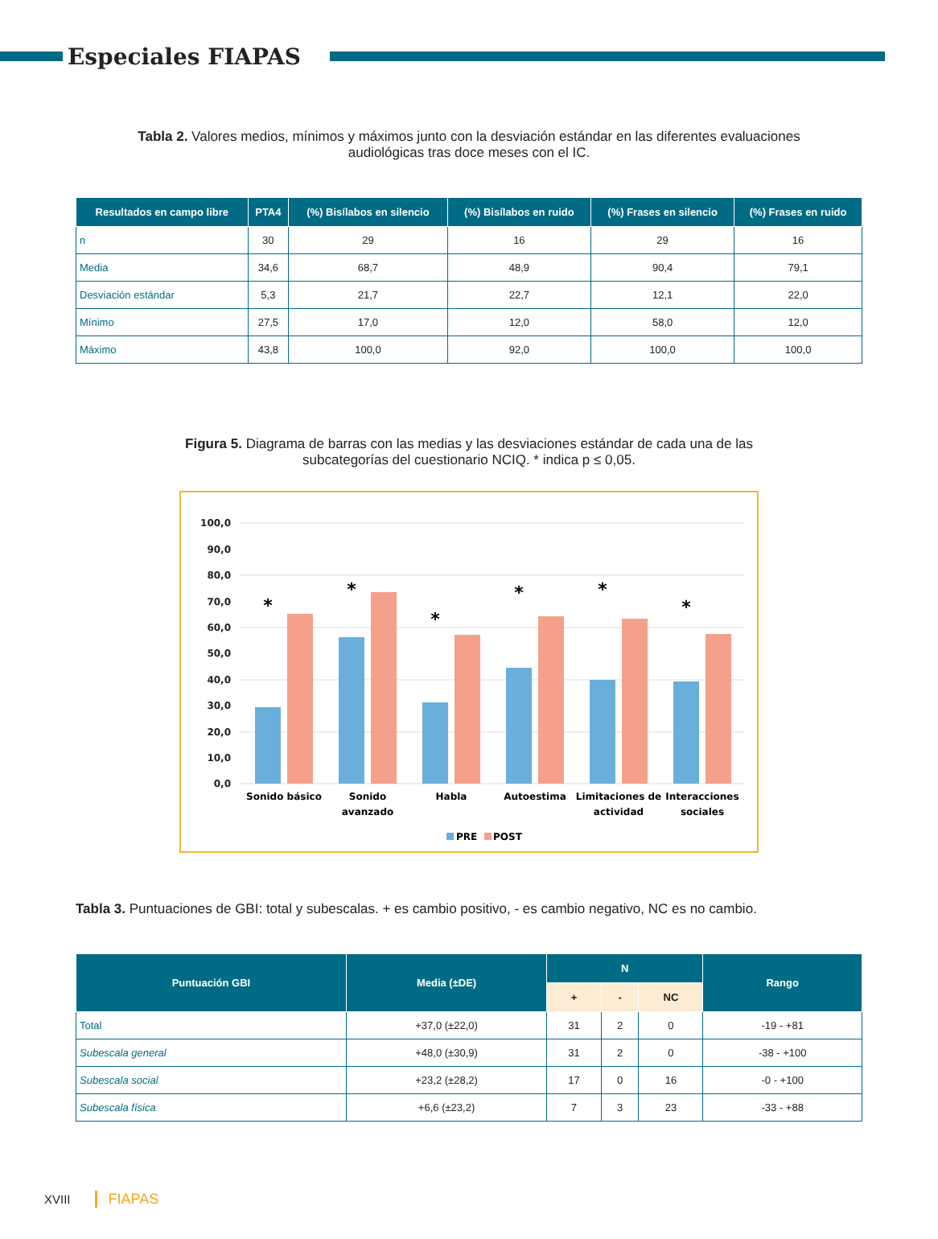Especiales FIAPAS
Tabla 2. Valores medios, mínimos y máximos junto con la desviación estándar en las diferentes evaluaciones audiológicas tras doce meses con el IC.
| Resultados en campo libre | PTA4 | (%) Bisílabos en silencio | (%) Bisílabos en ruido | (%) Frases en silencio | (%) Frases en ruido |
| --- | --- | --- | --- | --- | --- |
| n | 30 | 29 | 16 | 29 | 16 |
| Media | 34,6 | 68,7 | 48,9 | 90,4 | 79,1 |
| Desviación estándar | 5,3 | 21,7 | 22,7 | 12,1 | 22,0 |
| Mínimo | 27,5 | 17,0 | 12,0 | 58,0 | 12,0 |
| Máximo | 43,8 | 100,0 | 92,0 | 100,0 | 100,0 |
Figura 5. Diagrama de barras con las medias y las desviaciones estándar de cada una de las subcategorías del cuestionario NCIQ. * indica p ≤ 0,05.
100,0
90,0
80,0
70,0
60,0
50,0
40,0
30,0
20,0
10,0
0,0
*
*
*
*
*
*
Sonido básico
Sonido
avanzado
Habla
Autoestima
Limitaciones de
actividad
Interacciones
sociales
PRE
POST
Tabla 3. Puntuaciones de GBI: total y subescalas. + es cambio positivo, - es cambio negativo, NC es no cambio.
| Puntuación GBI | Media (±DE) | N | | | Rango |
| --- | --- | --- | --- | --- | --- |
| | | + | - | NC | |
| Total | +37,0 (±22,0) | 31 | 2 | 0 | -19 - +81 |
| Subescala general | +48,0 (±30,9) | 31 | 2 | 0 | -38 - +100 |
| Subescala social | +23,2 (±28,2) | 17 | 0 | 16 | -0 - +100 |
| Subescala física | +6,6 (±23,2) | 7 | 3 | 23 | -33 - +88 |
XVIII FIAPAS